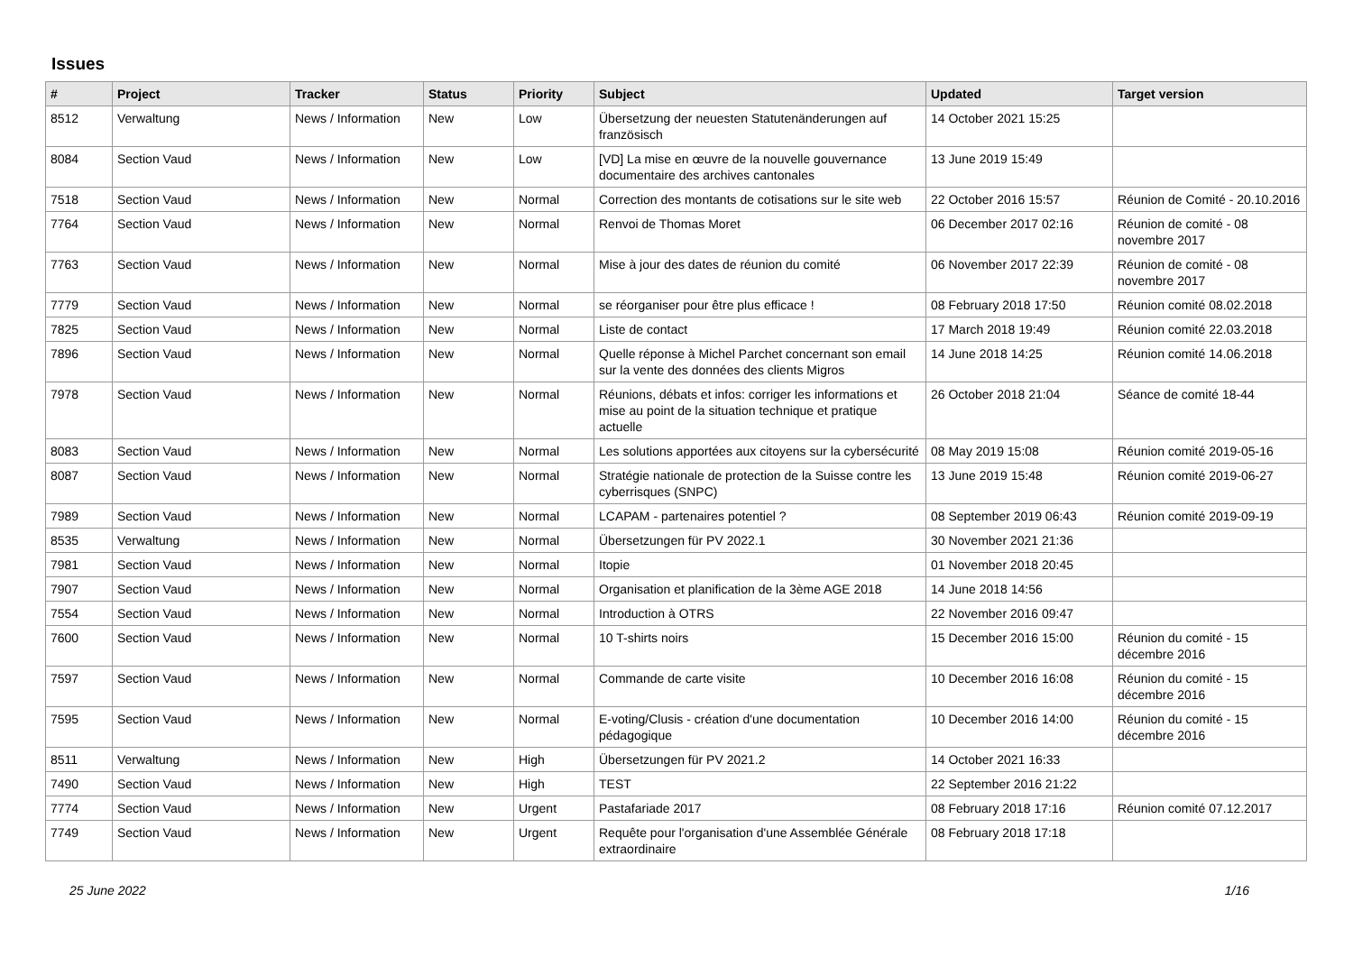Issues
| # | Project | Tracker | Status | Priority | Subject | Updated | Target version |
| --- | --- | --- | --- | --- | --- | --- | --- |
| 8512 | Verwaltung | News / Information | New | Low | Übersetzung der neuesten Statutenänderungen auf französisch | 14 October 2021 15:25 | |
| 8084 | Section Vaud | News / Information | New | Low | [VD] La mise en œuvre de la nouvelle gouvernance documentaire des archives cantonales | 13 June 2019 15:49 | |
| 7518 | Section Vaud | News / Information | New | Normal | Correction des montants de cotisations sur le site web | 22 October 2016 15:57 | Réunion de Comité - 20.10.2016 |
| 7764 | Section Vaud | News / Information | New | Normal | Renvoi de Thomas Moret | 06 December 2017 02:16 | Réunion de comité - 08 novembre 2017 |
| 7763 | Section Vaud | News / Information | New | Normal | Mise à jour des dates de réunion du comité | 06 November 2017 22:39 | Réunion de comité - 08 novembre 2017 |
| 7779 | Section Vaud | News / Information | New | Normal | se réorganiser pour être plus efficace ! | 08 February 2018 17:50 | Réunion comité 08.02.2018 |
| 7825 | Section Vaud | News / Information | New | Normal | Liste de contact | 17 March 2018 19:49 | Réunion comité 22.03.2018 |
| 7896 | Section Vaud | News / Information | New | Normal | Quelle réponse à Michel Parchet concernant son email sur la vente des données des clients Migros | 14 June 2018 14:25 | Réunion comité 14.06.2018 |
| 7978 | Section Vaud | News / Information | New | Normal | Réunions, débats et infos: corriger les informations et mise au point de la situation technique et pratique actuelle | 26 October 2018 21:04 | Séance de comité 18-44 |
| 8083 | Section Vaud | News / Information | New | Normal | Les solutions apportées aux citoyens sur la cybersécurité | 08 May 2019 15:08 | Réunion comité 2019-05-16 |
| 8087 | Section Vaud | News / Information | New | Normal | Stratégie nationale de protection de la Suisse contre les cyberrisques (SNPC) | 13 June 2019 15:48 | Réunion comité 2019-06-27 |
| 7989 | Section Vaud | News / Information | New | Normal | LCAPAM - partenaires potentiel ? | 08 September 2019 06:43 | Réunion comité 2019-09-19 |
| 8535 | Verwaltung | News / Information | New | Normal | Übersetzungen für PV 2022.1 | 30 November 2021 21:36 | |
| 7981 | Section Vaud | News / Information | New | Normal | Itopie | 01 November 2018 20:45 | |
| 7907 | Section Vaud | News / Information | New | Normal | Organisation et planification de la 3ème AGE 2018 | 14 June 2018 14:56 | |
| 7554 | Section Vaud | News / Information | New | Normal | Introduction à OTRS | 22 November 2016 09:47 | |
| 7600 | Section Vaud | News / Information | New | Normal | 10 T-shirts noirs | 15 December 2016 15:00 | Réunion du comité - 15 décembre 2016 |
| 7597 | Section Vaud | News / Information | New | Normal | Commande de carte visite | 10 December 2016 16:08 | Réunion du comité - 15 décembre 2016 |
| 7595 | Section Vaud | News / Information | New | Normal | E-voting/Clusis - création d'une documentation pédagogique | 10 December 2016 14:00 | Réunion du comité - 15 décembre 2016 |
| 8511 | Verwaltung | News / Information | New | High | Übersetzungen für PV 2021.2 | 14 October 2021 16:33 | |
| 7490 | Section Vaud | News / Information | New | High | TEST | 22 September 2016 21:22 | |
| 7774 | Section Vaud | News / Information | New | Urgent | Pastafariade 2017 | 08 February 2018 17:16 | Réunion comité 07.12.2017 |
| 7749 | Section Vaud | News / Information | New | Urgent | Requête pour l'organisation d'une Assemblée Générale extraordinaire | 08 February 2018 17:18 | |
25 June 2022 1/16